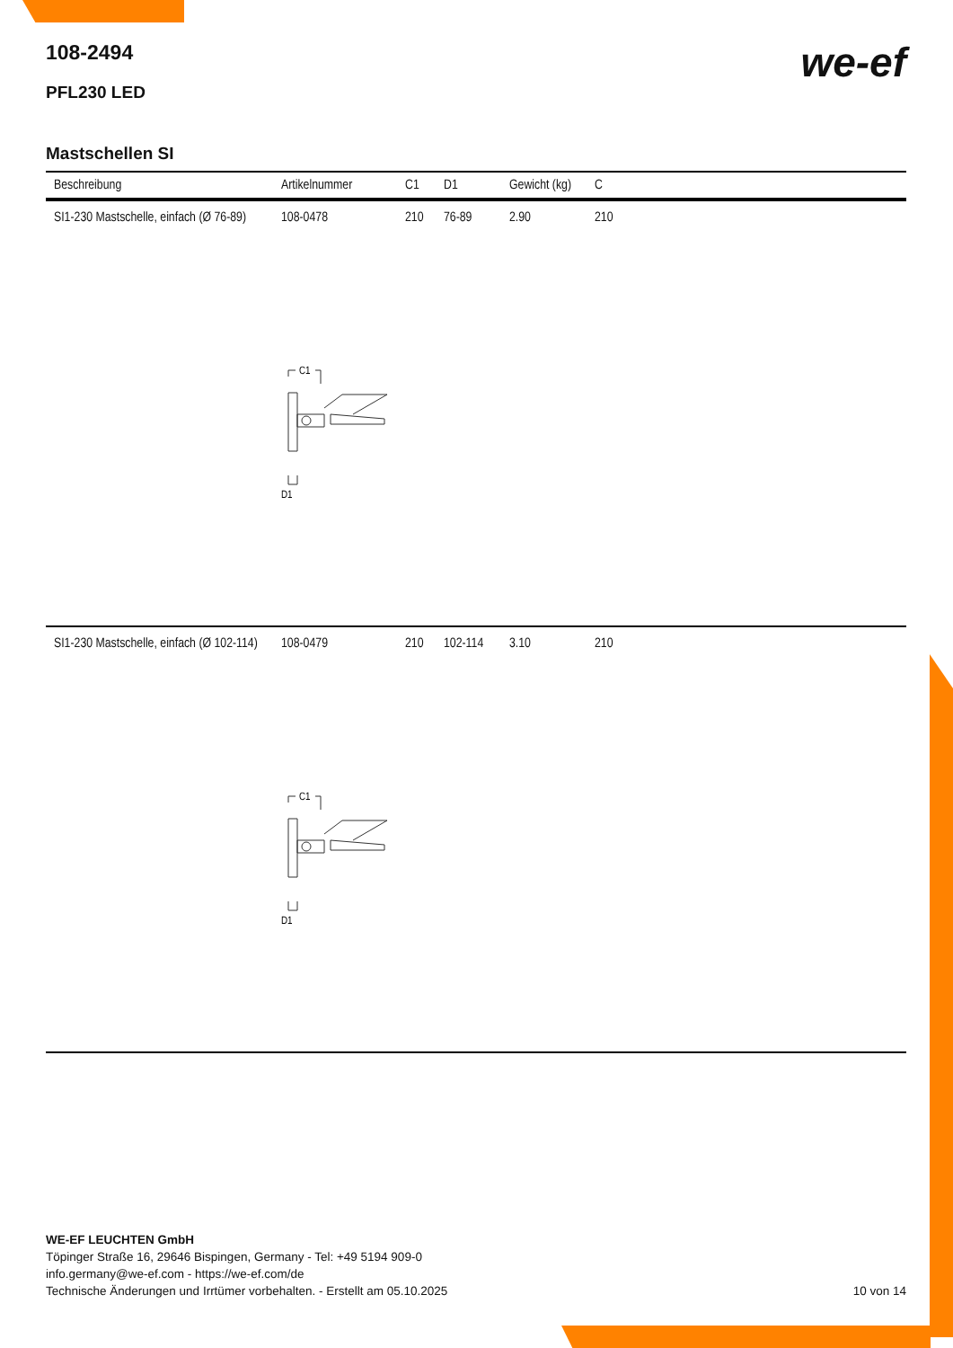we-ef
108-2494
PFL230 LED
Mastschellen SI
| Beschreibung | Artikelnummer | C1 | D1 | Gewicht (kg) | C |
| --- | --- | --- | --- | --- | --- |
| SI1-230 Mastschelle, einfach (Ø 76-89) | 108-0478 C1 D1 | 210 | 76-89 | 2.90 | 210 |
| SI1-230 Mastschelle, einfach (Ø 102-114) | 108-0479 C1 D1 | 210 | 102-114 | 3.10 | 210 |
WE-EF LEUCHTEN GmbH
Töpinger Straße 16, 29646 Bispingen, Germany - Tel: +49 5194 909-0
info.germany@we-ef.com - https://we-ef.com/de
Technische Änderungen und Irrtümer vorbehalten. - Erstellt am 05.10.2025 10 von 14